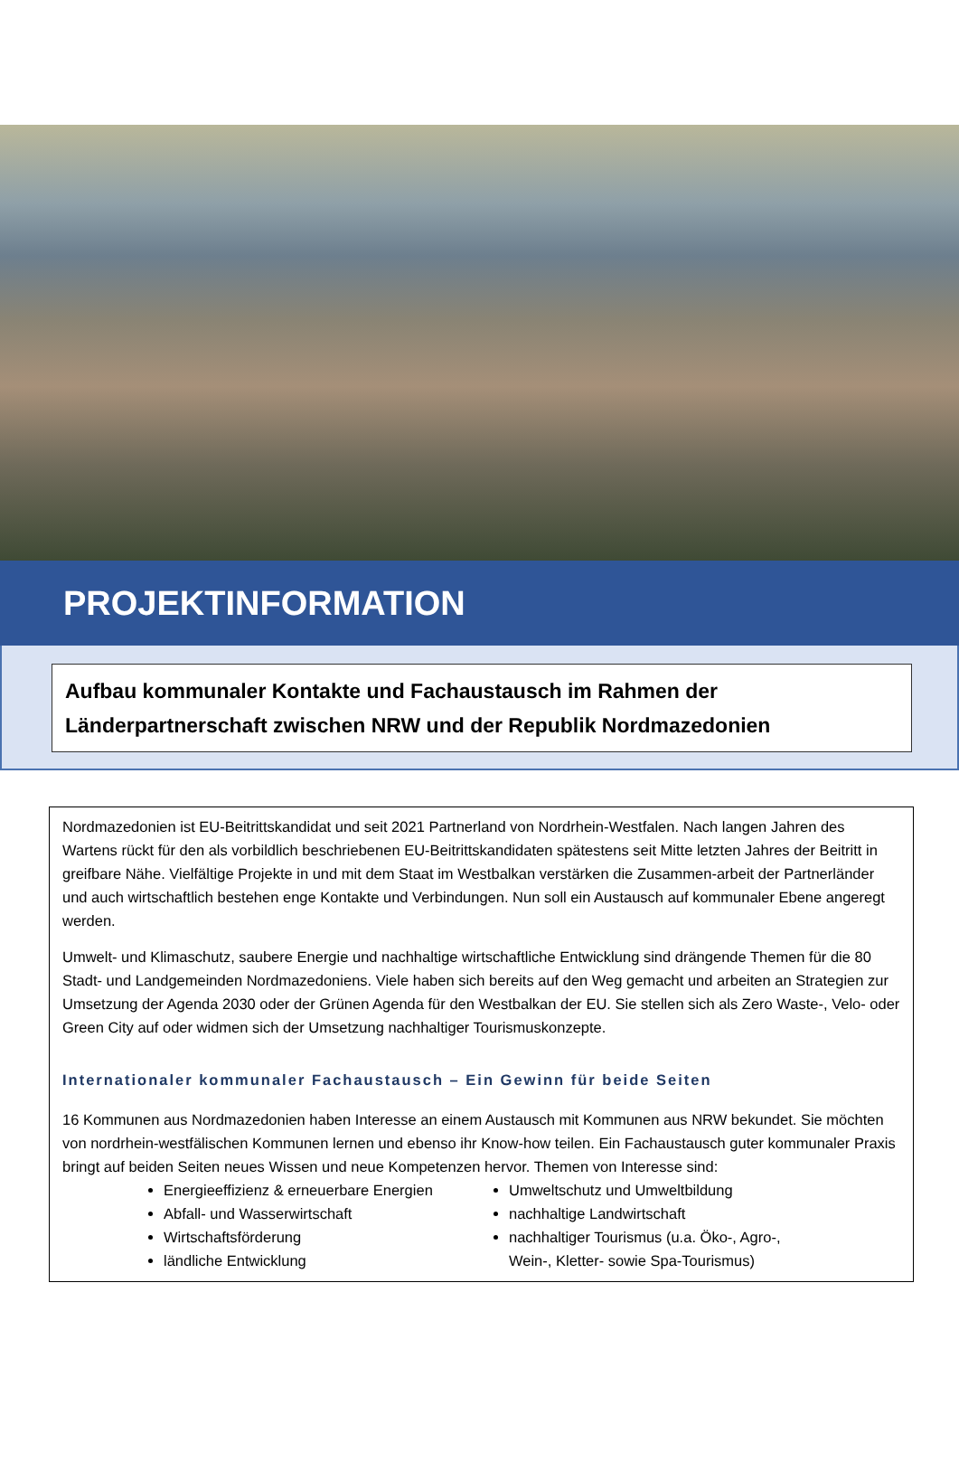PROJEKTINFORMATION
Aufbau kommunaler Kontakte und Fachaustausch im Rahmen der Länderpartnerschaft zwischen NRW und der Republik Nordmazedonien
Nordmazedonien ist EU-Beitrittskandidat und seit 2021 Partnerland von Nordrhein-Westfalen. Nach langen Jahren des Wartens rückt für den als vorbildlich beschriebenen EU-Beitrittskandidaten spätestens seit Mitte letzten Jahres der Beitritt in greifbare Nähe. Vielfältige Projekte in und mit dem Staat im Westbalkan verstärken die Zusammen-arbeit der Partnerländer und auch wirtschaftlich bestehen enge Kontakte und Verbindungen. Nun soll ein Austausch auf kommunaler Ebene angeregt werden.
Umwelt- und Klimaschutz, saubere Energie und nachhaltige wirtschaftliche Entwicklung sind drängende Themen für die 80 Stadt- und Landgemeinden Nordmazedoniens. Viele haben sich bereits auf den Weg gemacht und arbeiten an Strategien zur Umsetzung der Agenda 2030 oder der Grünen Agenda für den Westbalkan der EU. Sie stellen sich als Zero Waste-, Velo- oder Green City auf oder widmen sich der Umsetzung nachhaltiger Tourismuskonzepte.
Internationaler kommunaler Fachaustausch – Ein Gewinn für beide Seiten
16 Kommunen aus Nordmazedonien haben Interesse an einem Austausch mit Kommunen aus NRW bekundet. Sie möchten von nordrhein-westfälischen Kommunen lernen und ebenso ihr Know-how teilen. Ein Fachaustausch guter kommunaler Praxis bringt auf beiden Seiten neues Wissen und neue Kompetenzen hervor. Themen von Interesse sind:
Energieeffizienz & erneuerbare Energien
Abfall- und Wasserwirtschaft
Wirtschaftsförderung
ländliche Entwicklung
Umweltschutz und Umweltbildung
nachhaltige Landwirtschaft
nachhaltiger Tourismus (u.a. Öko-, Agro-, Wein-, Kletter- sowie Spa-Tourismus)